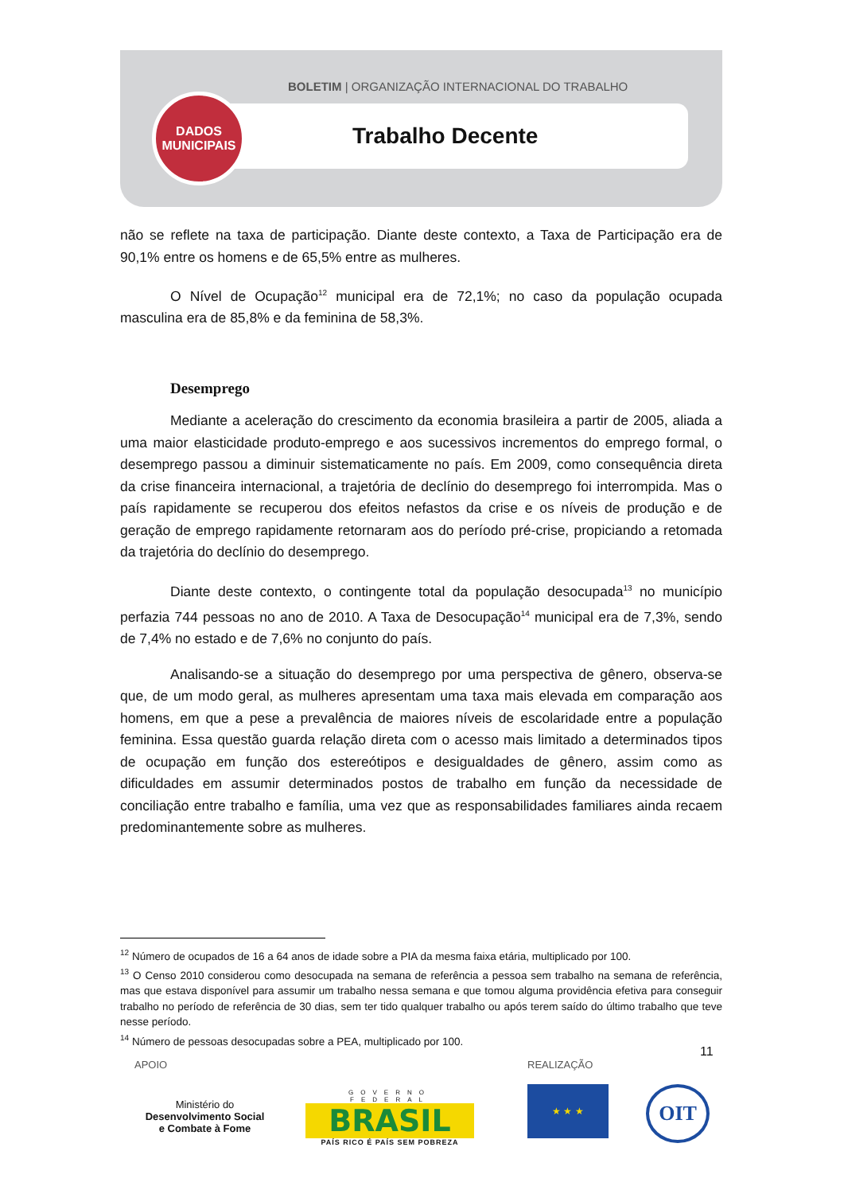BOLETIM | ORGANIZAÇÃO INTERNACIONAL DO TRABALHO
DADOS
MUNICIPAIS
Trabalho Decente
não se reflete na taxa de participação. Diante deste contexto, a Taxa de Participação era de 90,1% entre os homens e de 65,5% entre as mulheres.
O Nível de Ocupação<sup>12</sup> municipal era de 72,1%; no caso da população ocupada masculina era de 85,8% e da feminina de 58,3%.
Desemprego
Mediante a aceleração do crescimento da economia brasileira a partir de 2005, aliada a uma maior elasticidade produto-emprego e aos sucessivos incrementos do emprego formal, o desemprego passou a diminuir sistematicamente no país. Em 2009, como consequência direta da crise financeira internacional, a trajetória de declínio do desemprego foi interrompida. Mas o país rapidamente se recuperou dos efeitos nefastos da crise e os níveis de produção e de geração de emprego rapidamente retornaram aos do período pré-crise, propiciando a retomada da trajetória do declínio do desemprego.
Diante deste contexto, o contingente total da população desocupada<sup>13</sup> no município perfazia 744 pessoas no ano de 2010. A Taxa de Desocupação<sup>14</sup> municipal era de 7,3%, sendo de 7,4% no estado e de 7,6% no conjunto do país.
Analisando-se a situação do desemprego por uma perspectiva de gênero, observa-se que, de um modo geral, as mulheres apresentam uma taxa mais elevada em comparação aos homens, em que a pese a prevalência de maiores níveis de escolaridade entre a população feminina. Essa questão guarda relação direta com o acesso mais limitado a determinados tipos de ocupação em função dos estereótipos e desigualdades de gênero, assim como as dificuldades em assumir determinados postos de trabalho em função da necessidade de conciliação entre trabalho e família, uma vez que as responsabilidades familiares ainda recaem predominantemente sobre as mulheres.
<sup>12</sup> Número de ocupados de 16 a 64 anos de idade sobre a PIA da mesma faixa etária, multiplicado por 100.
<sup>13</sup> O Censo 2010 considerou como desocupada na semana de referência a pessoa sem trabalho na semana de referência, mas que estava disponível para assumir um trabalho nessa semana e que tomou alguma providência efetiva para conseguir trabalho no período de referência de 30 dias, sem ter tido qualquer trabalho ou após terem saído do último trabalho que teve nesse período.
<sup>14</sup> Número de pessoas desocupadas sobre a PEA, multiplicado por 100.
11
APOIO REALIZAÇÃO
Ministério do
Desenvolvimento Social
e Combate à Fome
GOVERNO FEDERAL
BRASIL
PAÍS RICO É PAÍS SEM POBREZA
★ ★ ★ OIT